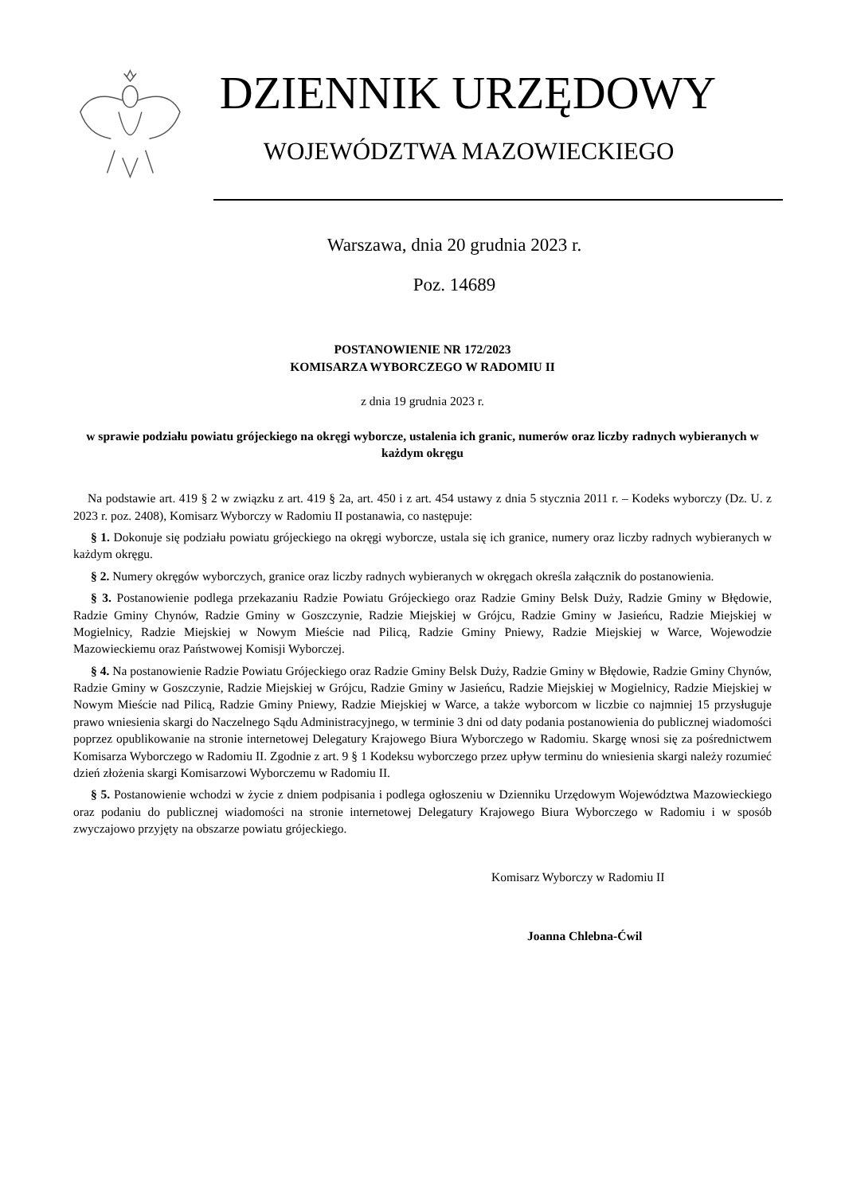DZIENNIK URZĘDOWY
WOJEWÓDZTWA MAZOWIECKIEGO
Warszawa, dnia 20 grudnia 2023 r.
Poz. 14689
POSTANOWIENIE NR 172/2023
KOMISARZA WYBORCZEGO W RADOMIU II
z dnia 19 grudnia 2023 r.
w sprawie podziału powiatu grójeckiego na okręgi wyborcze, ustalenia ich granic, numerów oraz liczby radnych wybieranych w każdym okręgu
Na podstawie art. 419 § 2 w związku z art. 419 § 2a, art. 450 i z art. 454 ustawy z dnia 5 stycznia 2011 r. – Kodeks wyborczy (Dz. U. z 2023 r. poz. 2408), Komisarz Wyborczy w Radomiu II postanawia, co następuje:
§ 1. Dokonuje się podziału powiatu grójeckiego na okręgi wyborcze, ustala się ich granice, numery oraz liczby radnych wybieranych w każdym okręgu.
§ 2. Numery okręgów wyborczych, granice oraz liczby radnych wybieranych w okręgach określa załącznik do postanowienia.
§ 3. Postanowienie podlega przekazaniu Radzie Powiatu Grójeckiego oraz Radzie Gminy Belsk Duży, Radzie Gminy w Błędowie, Radzie Gminy Chynów, Radzie Gminy w Goszczynie, Radzie Miejskiej w Grójcu, Radzie Gminy w Jasieńcu, Radzie Miejskiej w Mogielnicy, Radzie Miejskiej w Nowym Mieście nad Pilicą, Radzie Gminy Pniewy, Radzie Miejskiej w Warce, Wojewodzie Mazowieckiemu oraz Państwowej Komisji Wyborczej.
§ 4. Na postanowienie Radzie Powiatu Grójeckiego oraz Radzie Gminy Belsk Duży, Radzie Gminy w Błędowie, Radzie Gminy Chynów, Radzie Gminy w Goszczynie, Radzie Miejskiej w Grójcu, Radzie Gminy w Jasieńcu, Radzie Miejskiej w Mogielnicy, Radzie Miejskiej w Nowym Mieście nad Pilicą, Radzie Gminy Pniewy, Radzie Miejskiej w Warce, a także wyborcom w liczbie co najmniej 15 przysługuje prawo wniesienia skargi do Naczelnego Sądu Administracyjnego, w terminie 3 dni od daty podania postanowienia do publicznej wiadomości poprzez opublikowanie na stronie internetowej Delegatury Krajowego Biura Wyborczego w Radomiu. Skargę wnosi się za pośrednictwem Komisarza Wyborczego w Radomiu II. Zgodnie z art. 9 § 1 Kodeksu wyborczego przez upływ terminu do wniesienia skargi należy rozumieć dzień złożenia skargi Komisarzowi Wyborczemu w Radomiu II.
§ 5. Postanowienie wchodzi w życie z dniem podpisania i podlega ogłoszeniu w Dzienniku Urzędowym Województwa Mazowieckiego oraz podaniu do publicznej wiadomości na stronie internetowej Delegatury Krajowego Biura Wyborczego w Radomiu i w sposób zwyczajowo przyjęty na obszarze powiatu grójeckiego.
Komisarz Wyborczy w Radomiu II
Joanna Chlebna-Ćwil